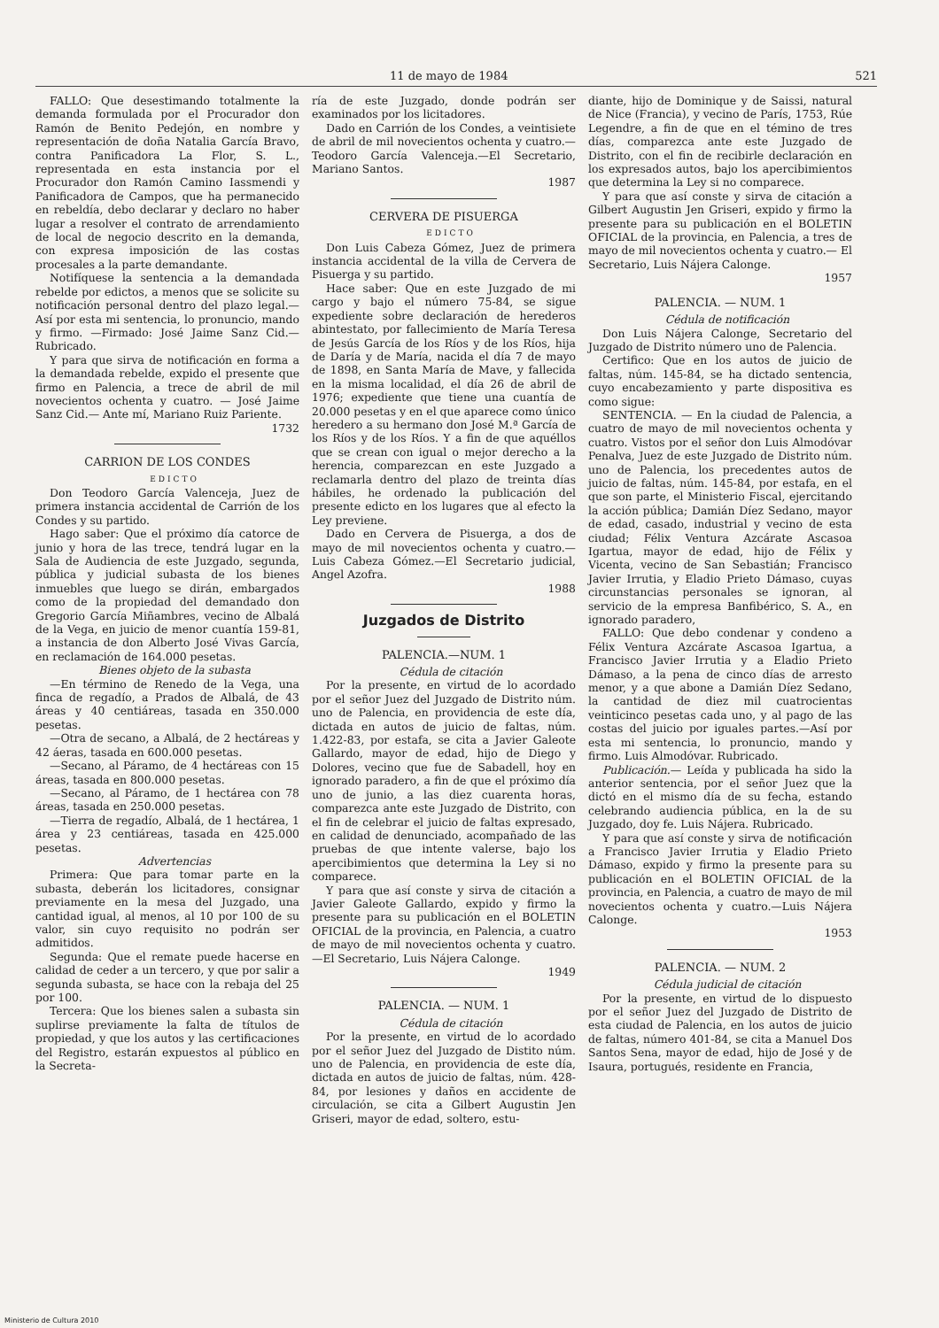11 de mayo de 1984 521
FALLO: Que desestimando totalmente la demanda formulada por el Procurador don Ramón de Benito Pedejón, en nombre y representación de doña Natalia García Bravo, contra Panificadora La Flor, S. L., representada en esta instancia por el Procurador don Ramón Camino Iassmendi y Panificadora de Campos, que ha permanecido en rebeldía, debo declarar y declaro no haber lugar a resolver el contrato de arrendamiento de local de negocio descrito en la demanda, con expresa imposición de las costas procesales a la parte demandante.
Notifíquese la sentencia a la demandada rebelde por edictos, a menos que se solicite su notificación personal dentro del plazo legal.—Así por esta mi sentencia, lo pronuncio, mando y firmo. —Firmado: José Jaime Sanz Cid.—Rubricado.
Y para que sirva de notificación en forma a la demandada rebelde, expido el presente que firmo en Palencia, a trece de abril de mil novecientos ochenta y cuatro. — José Jaime Sanz Cid.— Ante mí, Mariano Ruiz Pariente.
1732
CARRION DE LOS CONDES
EDICTO
Don Teodoro García Valenceja, Juez de primera instancia accidental de Carrión de los Condes y su partido.
Hago saber: Que el próximo día catorce de junio y hora de las trece, tendrá lugar en la Sala de Audiencia de este Juzgado, segunda, pública y judicial subasta de los bienes inmuebles que luego se dirán, embargados como de la propiedad del demandado don Gregorio García Miñambres, vecino de Albalá de la Vega, en juicio de menor cuantía 159-81, a instancia de don Alberto José Vivas García, en reclamación de 164.000 pesetas.
Bienes objeto de la subasta
—En término de Renedo de la Vega, una finca de regadío, a Prados de Albalá, de 43 áreas y 40 centiáreas, tasada en 350.000 pesetas.
—Otra de secano, a Albalá, de 2 hectáreas y 42 áeras, tasada en 600.000 pesetas.
—Secano, al Páramo, de 4 hectáreas con 15 áreas, tasada en 800.000 pesetas.
—Secano, al Páramo, de 1 hectárea con 78 áreas, tasada en 250.000 pesetas.
—Tierra de regadío, Albalá, de 1 hectárea, 1 área y 23 centiáreas, tasada en 425.000 pesetas.
Advertencias
Primera: Que para tomar parte en la subasta, deberán los licitadores, consignar previamente en la mesa del Juzgado, una cantidad igual, al menos, al 10 por 100 de su valor, sin cuyo requisito no podrán ser admitidos.
Segunda: Que el remate puede hacerse en calidad de ceder a un tercero, y que por salir a segunda subasta, se hace con la rebaja del 25 por 100.
Tercera: Que los bienes salen a subasta sin suplirse previamente la falta de títulos de propiedad, y que los autos y las certificaciones del Registro, estarán expuestos al público en la Secreta-
ría de este Juzgado, donde podrán ser examinados por los licitadores.
Dado en Carrión de los Condes, a veintisiete de abril de mil novecientos ochenta y cuatro.—Teodoro García Valenceja.—El Secretario, Mariano Santos.
1987
CERVERA DE PISUERGA
EDICTO
Don Luis Cabeza Gómez, Juez de primera instancia accidental de la villa de Cervera de Pisuerga y su partido.
Hace saber: Que en este Juzgado de mi cargo y bajo el número 75-84, se sigue expediente sobre declaración de herederos abintestato, por fallecimiento de María Teresa de Jesús García de los Ríos y de los Ríos, hija de Daría y de María, nacida el día 7 de mayo de 1898, en Santa María de Mave, y fallecida en la misma localidad, el día 26 de abril de 1976; expediente que tiene una cuantía de 20.000 pesetas y en el que aparece como único heredero a su hermano don José M.ª García de los Ríos y de los Ríos. Y a fin de que aquéllos que se crean con igual o mejor derecho a la herencia, comparezcan en este Juzgado a reclamarla dentro del plazo de treinta días hábiles, he ordenado la publicación del presente edicto en los lugares que al efecto la Ley previene.
Dado en Cervera de Pisuerga, a dos de mayo de mil novecientos ochenta y cuatro.—Luis Cabeza Gómez.—El Secretario judicial, Angel Azofra.
1988
Juzgados de Distrito
PALENCIA.—NUM. 1
Cédula de citación
Por la presente, en virtud de lo acordado por el señor Juez del Juzgado de Distrito núm. uno de Palencia, en providencia de este día, dictada en autos de juicio de faltas, núm. 1.422-83, por estafa, se cita a Javier Galeote Gallardo, mayor de edad, hijo de Diego y Dolores, vecino que fue de Sabadell, hoy en ignorado paradero, a fin de que el próximo día uno de junio, a las diez cuarenta horas, comparezca ante este Juzgado de Distrito, con el fin de celebrar el juicio de faltas expresado, en calidad de denunciado, acompañado de las pruebas de que intente valerse, bajo los apercibimientos que determina la Ley si no comparece.
Y para que así conste y sirva de citación a Javier Galeote Gallardo, expido y firmo la presente para su publicación en el BOLETIN OFICIAL de la provincia, en Palencia, a cuatro de mayo de mil novecientos ochenta y cuatro.—El Secretario, Luis Nájera Calonge.
1949
PALENCIA. — NUM. 1
Cédula de citación
Por la presente, en virtud de lo acordado por el señor Juez del Juzgado de Distito núm. uno de Palencia, en providencia de este día, dictada en autos de juicio de faltas, núm. 428-84, por lesiones y daños en accidente de circulación, se cita a Gilbert Augustin Jen Griseri, mayor de edad, soltero, estu-
diante, hijo de Dominique y de Saissi, natural de Nice (Francia), y vecino de París, 1753, Rúe Legendre, a fin de que en el témino de tres días, comparezca ante este Juzgado de Distrito, con el fin de recibirle declaración en los expresados autos, bajo los apercibimientos que determina la Ley si no comparece.
Y para que así conste y sirva de citación a Gilbert Augustin Jen Griseri, expido y firmo la presente para su publicación en el BOLETIN OFICIAL de la provincia, en Palencia, a tres de mayo de mil novecientos ochenta y cuatro.— El Secretario, Luis Nájera Calonge.
1957
PALENCIA. — NUM. 1
Cédula de notificación
Don Luis Nájera Calonge, Secretario del Juzgado de Distrito número uno de Palencia.
Certifico: Que en los autos de juicio de faltas, núm. 145-84, se ha dictado sentencia, cuyo encabezamiento y parte dispositiva es como sigue:
SENTENCIA. — En la ciudad de Palencia, a cuatro de mayo de mil novecientos ochenta y cuatro. Vistos por el señor don Luis Almodóvar Penalva, Juez de este Juzgado de Distrito núm. uno de Palencia, los precedentes autos de juicio de faltas, núm. 145-84, por estafa, en el que son parte, el Ministerio Fiscal, ejercitando la acción pública; Damián Díez Sedano, mayor de edad, casado, industrial y vecino de esta ciudad; Félix Ventura Azcárate Ascasoa Igartua, mayor de edad, hijo de Félix y Vicenta, vecino de San Sebastián; Francisco Javier Irrutia, y Eladio Prieto Dámaso, cuyas circunstancias personales se ignoran, al servicio de la empresa Banfibérico, S. A., en ignorado paradero,
FALLO: Que debo condenar y condeno a Félix Ventura Azcárate Ascasoa Igartua, a Francisco Javier Irrutia y a Eladio Prieto Dámaso, a la pena de cinco días de arresto menor, y a que abone a Damián Díez Sedano, la cantidad de diez mil cuatrocientas veinticinco pesetas cada uno, y al pago de las costas del juicio por iguales partes.—Así por esta mi sentencia, lo pronuncio, mando y firmo. Luis Almodóvar. Rubricado.
Publicación.— Leída y publicada ha sido la anterior sentencia, por el señor Juez que la dictó en el mismo día de su fecha, estando celebrando audiencia pública, en la de su Juzgado, doy fe. Luis Nájera. Rubricado.
Y para que así conste y sirva de notificación a Francisco Javier Irrutia y Eladio Prieto Dámaso, expido y firmo la presente para su publicación en el BOLETIN OFICIAL de la provincia, en Palencia, a cuatro de mayo de mil novecientos ochenta y cuatro.—Luis Nájera Calonge.
1953
PALENCIA. — NUM. 2
Cédula judicial de citación
Por la presente, en virtud de lo dispuesto por el señor Juez del Juzgado de Distrito de esta ciudad de Palencia, en los autos de juicio de faltas, número 401-84, se cita a Manuel Dos Santos Sena, mayor de edad, hijo de José y de Isaura, portugués, residente en Francia,
Ministerio de Cultura 2010